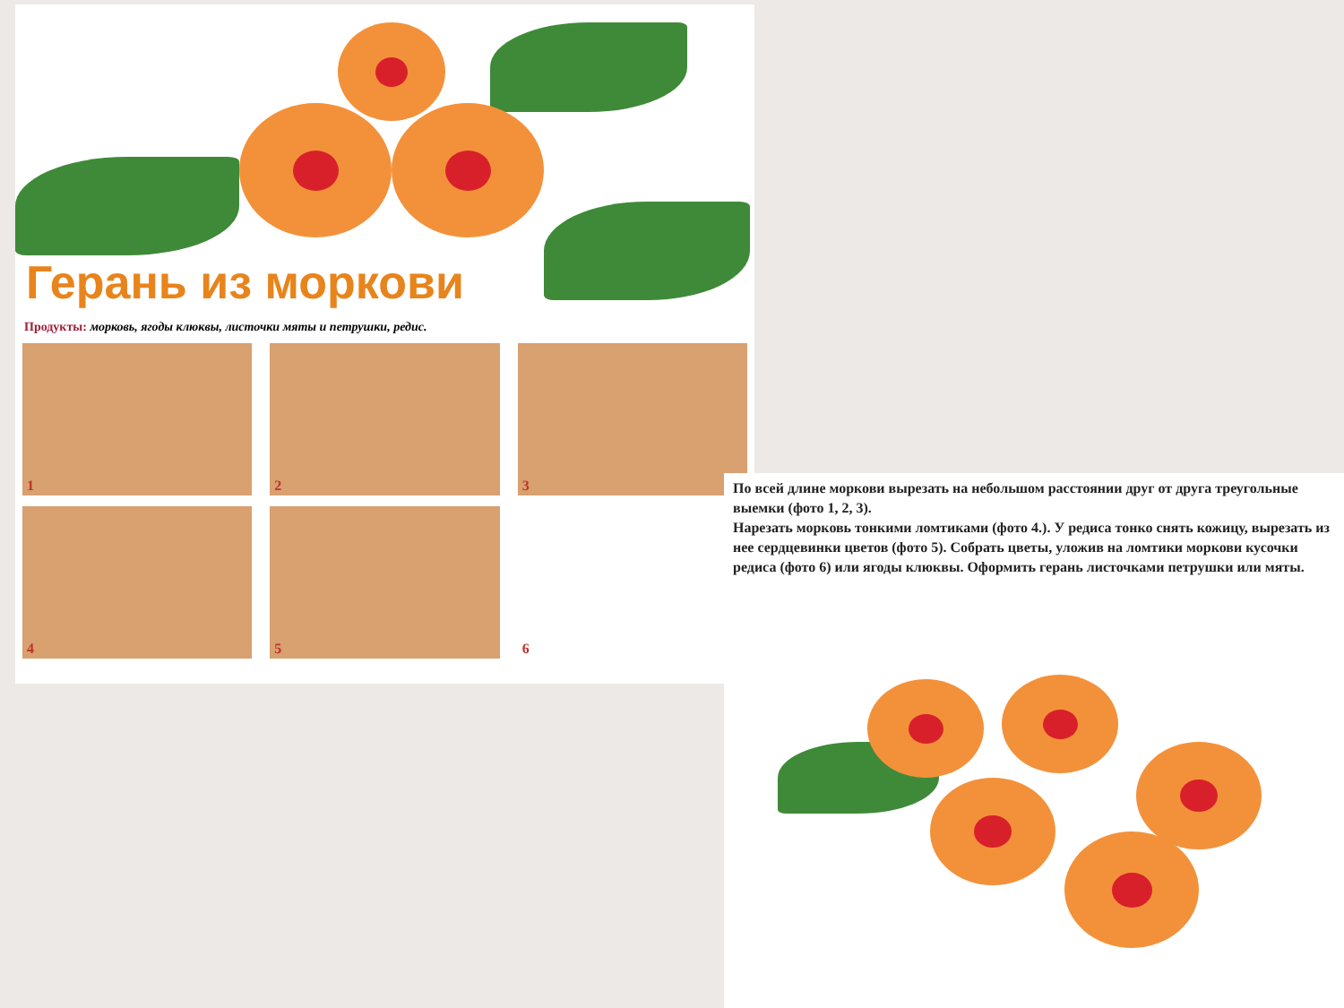Герань из моркови
Продукты: морковь, ягоды клюквы, листочки мяты и петрушки, редис.
1
2
3
4
5
6
По всей длине моркови вырезать на небольшом расстоянии друг от друга треугольные выемки (фото 1, 2, 3).
Нарезать морковь тонкими ломтиками (фото 4.). У редиса тонко снять кожицу, вырезать из нее сердцевинки цветов (фото 5). Собрать цветы, уложив на ломтики моркови кусочки редиса (фото 6) или ягоды клюквы. Оформить герань листочками петрушки или мяты.